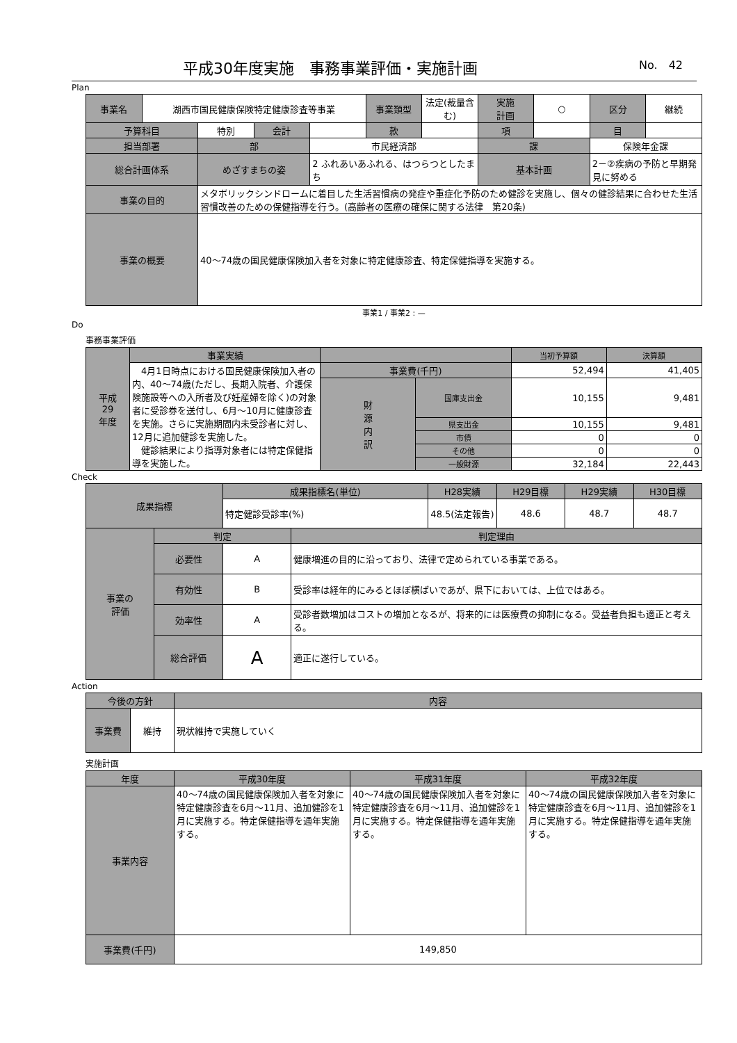平成30年度実施　事務事業評価・実施計画 No.　42
Plan
| 事業名 | 湖西市国民健康保険特定健康診査等事業 | | | | 事業類型 | 法定(裁量含む) | 実施 計画 | ○ | 区分 | 継続 |
| 予算科目 | | 特別 | 会計 | | 款 | | 項 | | 目 | |
| 担当部署 | | 部 | | 市民経済部 | | | 課 | | 保険年金課 | |
| 総合計画体系 | | めざすまちの姿 | | 2 ふれあいあふれる、はつらつとしたまち | | | 基本計画 | | 2－②疾病の予防と早期発見に努める | |
| 事業の目的 | | メタボリックシンドロームに着目した生活習慣病の発症や重症化予防のため健診を実施し、個々の健診結果に合わせた生活習慣改善のための保健指導を行う。(高齢者の医療の確保に関する法律 第20条) | | | | | | | | |
| 事業の概要 | | 40～74歳の国民健康保険加入者を対象に特定健康診査、特定保健指導を実施する。 | | | | | | | | |
| 事業1 / 事業2 : — | | | | | | | | | | |
Do
事務事業評価
| 平成 29 年度 | 事業実績 | | | 当初予算額 | 決算額 |
| --- | --- | --- | --- | --- | --- |
| | 4月1日時点における国民健康保険加入者の内、40～74歳(ただし、長期入院者、介護保険施設等への入所者及び妊産婦を除く)の対象者に受診券を送付し、6月～10月に健康診査を実施。さらに実施期間内未受診者に対し、12月に追加健診を実施した。 健診結果により指導対象者には特定保健指導を実施した。 | 事業費(千円) | | 52,494 | 41,405 |
| | | 財 源 内 訳 | 国庫支出金 | 10,155 | 9,481 |
| | | | 県支出金 | 10,155 | 9,481 |
| | | | 市債 | 0 | 0 |
| | | | その他 | 0 | 0 |
| | | | 一般財源 | 32,184 | 22,443 |
Check
| 成果指標 | | 成果指標名(単位) | | H28実績 | H29目標 | H29実績 | H30目標 |
| --- | --- | --- | --- | --- | --- | --- | --- |
| | | 特定健診受診率(%) | | 48.5(法定報告) | 48.6 | 48.7 | 48.7 |
| 事業の 評価 | 判定 | | 判定理由 | | | | |
| | 必要性 | A | 健康増進の目的に沿っており、法律で定められている事業である。 | | | | |
| | 有効性 | B | 受診率は経年的にみるとほぼ横ばいであが、県下においては、上位ではある。 | | | | |
| | 効率性 | A | 受診者数増加はコストの増加となるが、将来的には医療費の抑制になる。受益者負担も適正と考える。 | | | | |
| | 総合評価 | A | 適正に遂行している。 | | | | |
Action
| 今後の方針 | | 内容 |
| --- | --- | --- |
| 事業費 | 維持 | 現状維持で実施していく |
実施計画
| 年度 | 平成30年度 | 平成31年度 | 平成32年度 |
| --- | --- | --- | --- |
| 事業内容 | 40～74歳の国民健康保険加入者を対象に特定健康診査を6月～11月、追加健診を1月に実施する。特定保健指導を通年実施する。 | 40～74歳の国民健康保険加入者を対象に特定健康診査を6月～11月、追加健診を1月に実施する。特定保健指導を通年実施する。 | 40～74歳の国民健康保険加入者を対象に特定健康診査を6月～11月、追加健診を1月に実施する。特定保健指導を通年実施する。 |
| 事業費(千円) | 149,850 | | |